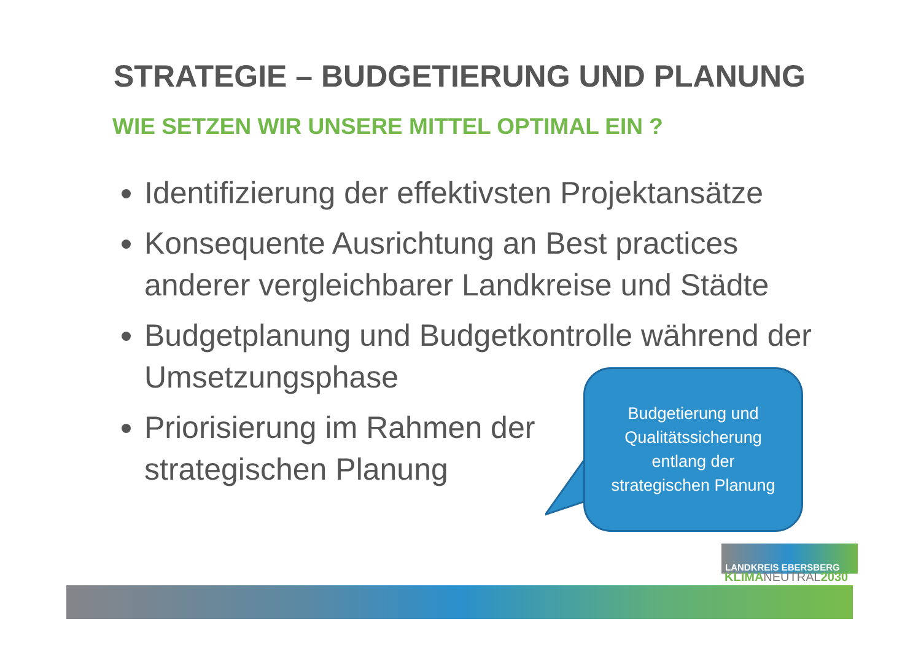STRATEGIE – BUDGETIERUNG UND PLANUNG
WIE SETZEN WIR UNSERE MITTEL OPTIMAL EIN ?
Identifizierung der effektivsten Projektansätze
Konsequente Ausrichtung an Best practices anderer vergleichbarer Landkreise und Städte
Budgetplanung und Budgetkontrolle während der Umsetzungsphase
Priorisierung im Rahmen der strategischen Planung
Budgetierung und
Qualitätssicherung
entlang der
strategischen Planung
LANDKREIS EBERSBERG
KLIMANEUTRAL2030